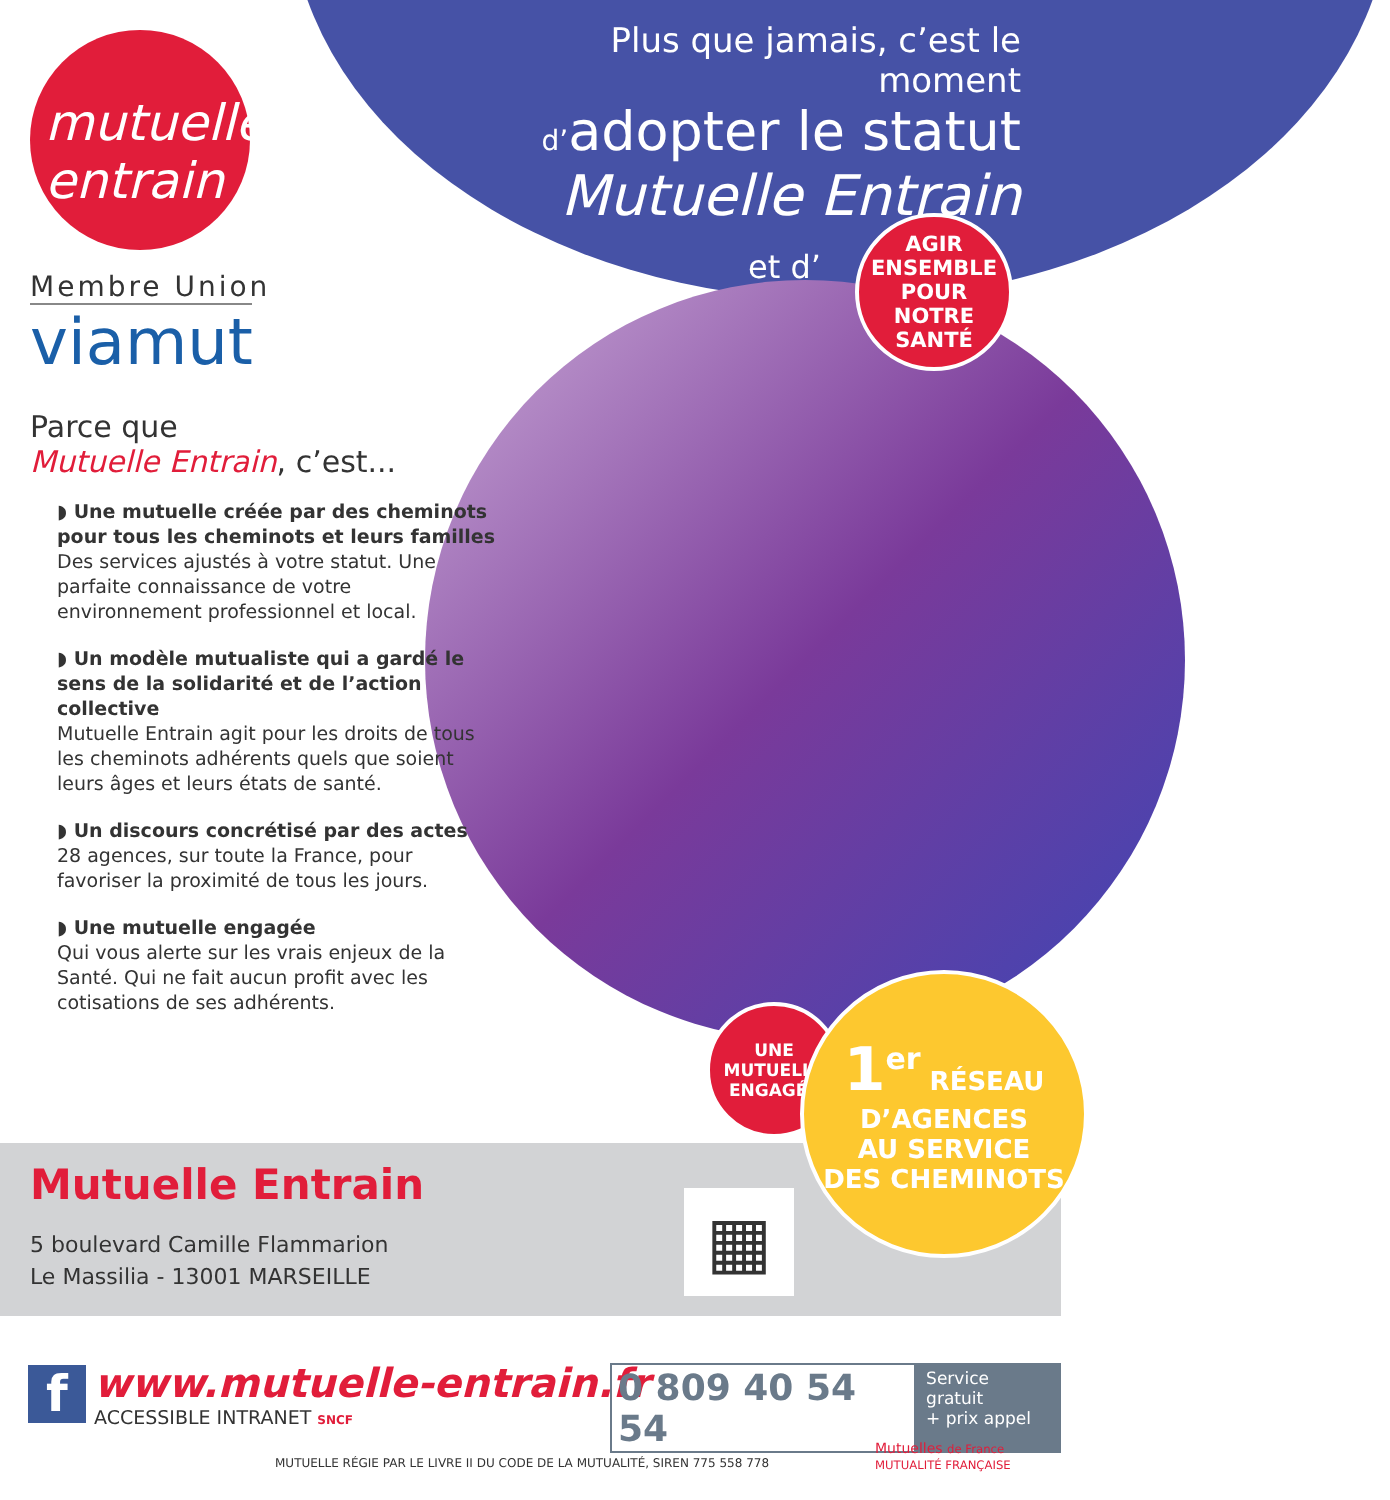mutuelle
entrain
Membre Union
viamut
Plus que jamais, c’est le moment
d’adopter le statut
Mutuelle Entrain
et d’
AGIR
ENSEMBLE
POUR NOTRE
SANTÉ
Parce que
Mutuelle Entrain, c’est...
◗ Une mutuelle créée par des cheminots pour tous les cheminots et leurs familles
Des services ajustés à votre statut. Une parfaite connaissance de votre environnement professionnel et local.
◗ Un modèle mutualiste qui a gardé le sens de la solidarité et de l’action collective
Mutuelle Entrain agit pour les droits de tous les cheminots adhérents quels que soient leurs âges et leurs états de santé.
◗ Un discours concrétisé par des actes
28 agences, sur toute la France, pour favoriser la proximité de tous les jours.
◗ Une mutuelle engagée
Qui vous alerte sur les vrais enjeux de la Santé. Qui ne fait aucun profit avec les cotisations de ses adhérents.
Mutuelle Entrain
5 boulevard Camille Flammarion
Le Massilia - 13001 MARSEILLE
▦
UNE
MUTUELLE
ENGAGÉE
1<sup>er</sup> RÉSEAU
D’AGENCES
AU SERVICE
DES CHEMINOTS
f
www.mutuelle-entrain.fr
ACCESSIBLE INTRANET SNCF
0 809 40 54 54 Service gratuit
+ prix appel
MUTUELLE RÉGIE PAR LE LIVRE II DU CODE DE LA MUTUALITÉ, SIREN 775 558 778
Mutuelles de France MUTUALITÉ FRANÇAISE